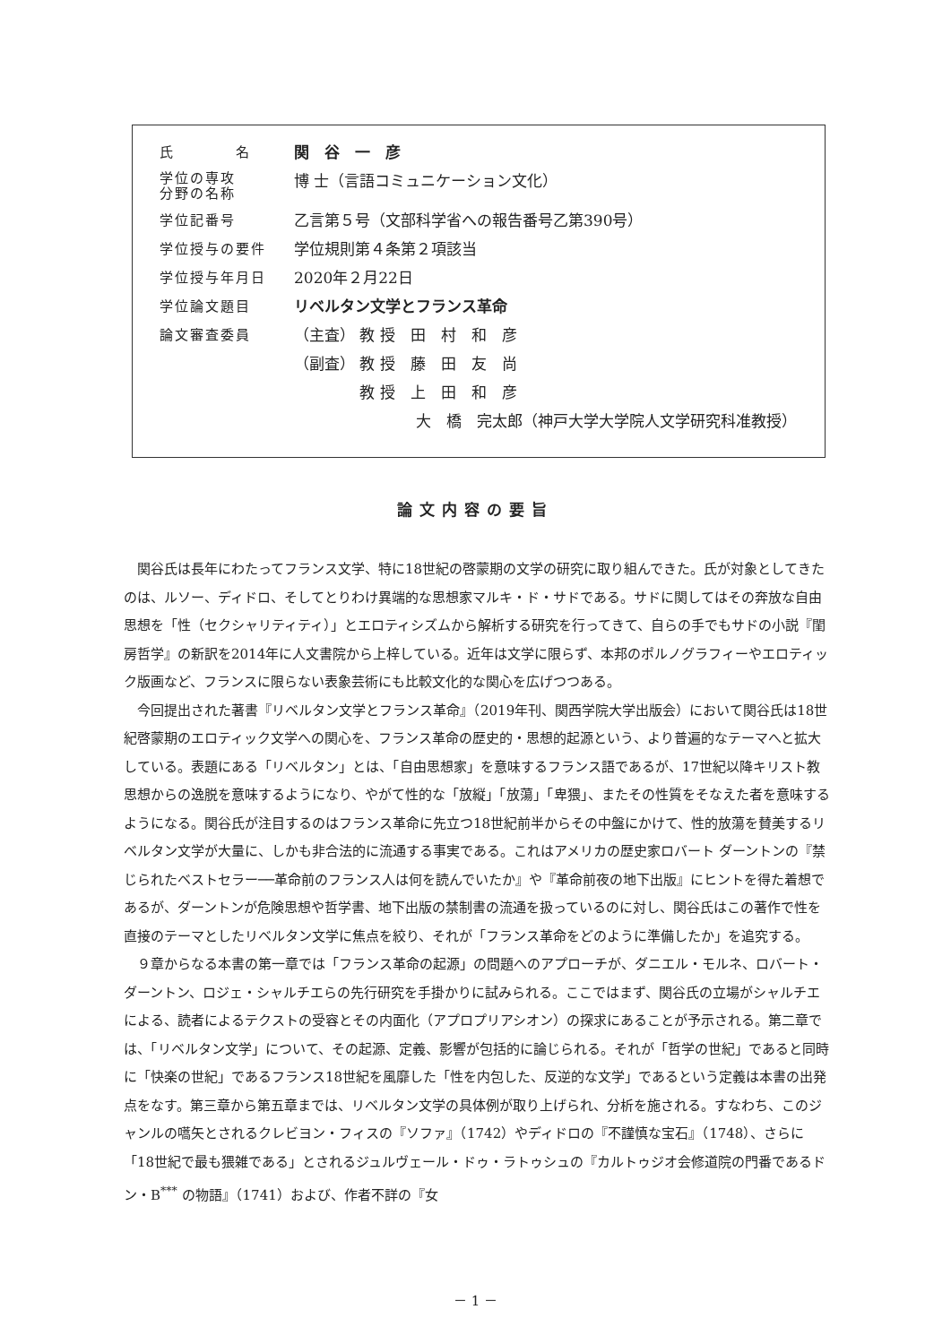| 氏 名 | 関 谷 一 彦 |
| 学位の専攻 分野の名称 | 博 士（言語コミュニケーション文化） |
| 学位記番号 | 乙言第５号（文部科学省への報告番号乙第390号） |
| 学位授与の要件 | 学位規則第４条第２項該当 |
| 学位授与年月日 | 2020年２月22日 |
| 学位論文題目 | リベルタン文学とフランス革命 |
| 論文審査委員 | （主査） 教 授 田 村 和 彦 |
| | （副査） 教 授 藤 田 友 尚 |
| | 教 授 上 田 和 彦 |
| | 大 橋 完太郎（神戸大学大学院人文学研究科准教授） |
論文内容の要旨
関谷氏は長年にわたってフランス文学、特に18世紀の啓蒙期の文学の研究に取り組んできた。氏が対象としてきたのは、ルソー、ディドロ、そしてとりわけ異端的な思想家マルキ・ド・サドである。サドに関してはその奔放な自由思想を「性（セクシャリティティ）」とエロティシズムから解析する研究を行ってきて、自らの手でもサドの小説『閨房哲学』の新訳を2014年に人文書院から上梓している。近年は文学に限らず、本邦のポルノグラフィーやエロティック版画など、フランスに限らない表象芸術にも比較文化的な関心を広げつつある。
今回提出された著書『リベルタン文学とフランス革命』（2019年刊、関西学院大学出版会）において関谷氏は18世紀啓蒙期のエロティック文学への関心を、フランス革命の歴史的・思想的起源という、より普遍的なテーマへと拡大している。表題にある「リベルタン」とは、「自由思想家」を意味するフランス語であるが、17世紀以降キリスト教思想からの逸脱を意味するようになり、やがて性的な「放縦」「放蕩」「卑猥」、またその性質をそなえた者を意味するようになる。関谷氏が注目するのはフランス革命に先立つ18世紀前半からその中盤にかけて、性的放蕩を賛美するリベルタン文学が大量に、しかも非合法的に流通する事実である。これはアメリカの歴史家ロバート ダーントンの『禁じられたベストセラー──革命前のフランス人は何を読んでいたか』や『革命前夜の地下出版』にヒントを得た着想であるが、ダーントンが危険思想や哲学書、地下出版の禁制書の流通を扱っているのに対し、関谷氏はこの著作で性を直接のテーマとしたリベルタン文学に焦点を絞り、それが「フランス革命をどのように準備したか」を追究する。
９章からなる本書の第一章では「フランス革命の起源」の問題へのアプローチが、ダニエル・モルネ、ロバート・ダーントン、ロジェ・シャルチエらの先行研究を手掛かりに試みられる。ここではまず、関谷氏の立場がシャルチエによる、読者によるテクストの受容とその内面化（アプロプリアシオン）の探求にあることが予示される。第二章では、「リベルタン文学」について、その起源、定義、影響が包括的に論じられる。それが「哲学の世紀」であると同時に「快楽の世紀」であるフランス18世紀を風靡した「性を内包した、反逆的な文学」であるという定義は本書の出発点をなす。第三章から第五章までは、リベルタン文学の具体例が取り上げられ、分析を施される。すなわち、このジャンルの嚆矢とされるクレビヨン・フィスの『ソファ』（1742）やディドロの『不謹慎な宝石』（1748）、さらに「18世紀で最も猥雑である」とされるジュルヴェール・ドゥ・ラトゥシュの『カルトゥジオ会修道院の門番であるドン・B<sup>***</sup> の物語』（1741）および、作者不詳の『女
－ 1 －